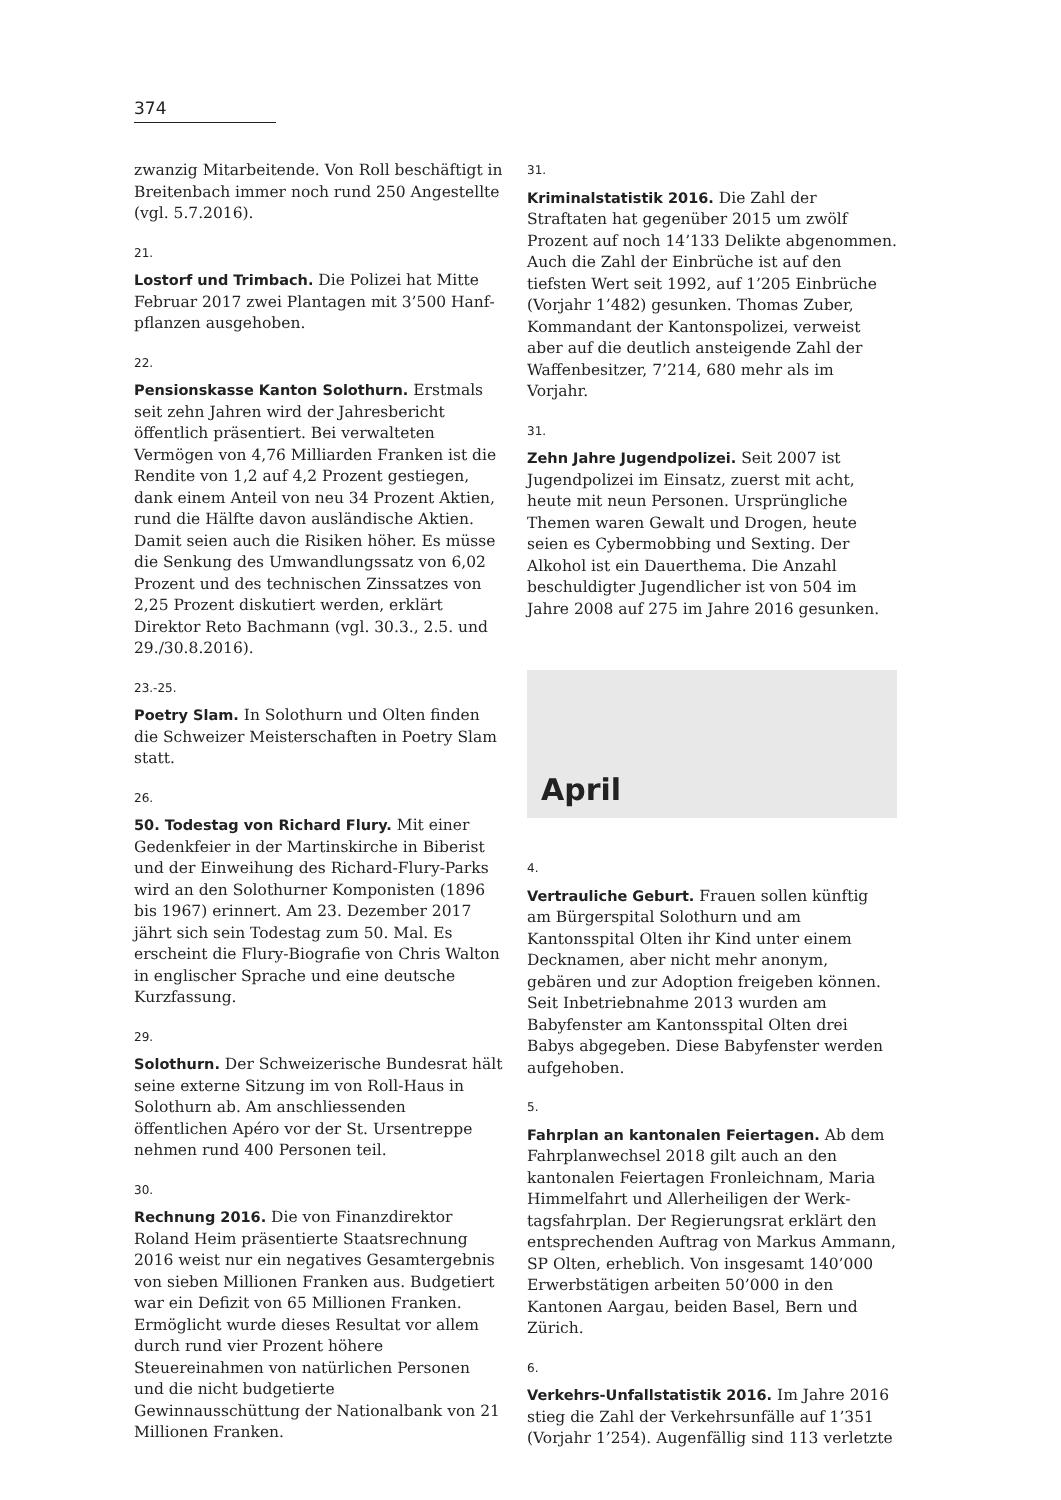374
zwanzig Mitarbeitende. Von Roll beschäftigt in Breitenbach immer noch rund 250 Angestellte (vgl. 5.7.2016).
21.
Lostorf und Trimbach. Die Polizei hat Mitte Februar 2017 zwei Plantagen mit 3’500 Hanf­pflanzen ausgehoben.
22.
Pensionskasse Kanton Solothurn. Erstmals seit zehn Jahren wird der Jahresbericht öffentlich präsentiert. Bei verwalteten Vermögen von 4,76 Milliarden Franken ist die Rendite von 1,2 auf 4,2 Prozent gestiegen, dank einem Anteil von neu 34 Prozent Aktien, rund die Hälfte davon ausländische Aktien. Damit seien auch die Risiken höher. Es müsse die Senkung des Umwandlungssatz von 6,02 Prozent und des technischen Zinssatzes von 2,25 Prozent disku­tiert werden, erklärt Direktor Reto Bachmann (vgl. 30.3., 2.5. und 29./30.8.2016).
23.-25.
Poetry Slam. In Solothurn und Olten finden die Schweizer Meisterschaften in Poetry Slam statt.
26.
50. Todestag von Richard Flury. Mit einer Gedenkfeier in der Martinskirche in Biberist und der Einweihung des Richard-Flury-Parks wird an den Solothurner Komponisten (1896 bis 1967) erinnert. Am 23. Dezember 2017 jährt sich sein Todestag zum 50. Mal. Es erscheint die Flury-Biografie von Chris Walton in englischer Sprache und eine deutsche Kurzfassung.
29.
Solothurn. Der Schweizerische Bundesrat hält seine externe Sitzung im von Roll-Haus in Solothurn ab. Am anschliessenden öffentlichen Apéro vor der St. Ursentreppe nehmen rund 400 Personen teil.
30.
Rechnung 2016. Die von Finanzdirektor Roland Heim präsentierte Staatsrechnung 2016 weist nur ein negatives Gesamtergebnis von sieben Millionen Franken aus. Budgetiert war ein Defizit von 65 Millionen Franken. Ermöglicht wurde dieses Resultat vor allem durch rund vier Prozent höhere Steuereinahmen von natürlichen Personen und die nicht budgetierte Gewinnausschüttung der Nationalbank von 21 Millionen Franken.
31.
Kriminalstatistik 2016. Die Zahl der Straftaten hat gegenüber 2015 um zwölf Prozent auf noch 14’133 Delikte abgenommen. Auch die Zahl der Einbrüche ist auf den tiefsten Wert seit 1992, auf 1’205 Einbrüche (Vorjahr 1’482) gesunken. Thomas Zuber, Kommandant der Kantonspoli­zei, verweist aber auf die deutlich ansteigende Zahl der Waffenbesitzer, 7’214, 680 mehr als im Vorjahr.
31.
Zehn Jahre Jugendpolizei. Seit 2007 ist Jugend­polizei im Einsatz, zuerst mit acht, heute mit neun Personen. Ursprüngliche Themen waren Gewalt und Drogen, heute seien es Cybermob­bing und Sexting. Der Alkohol ist ein Dauerthe­ma. Die Anzahl beschuldigter Jugendlicher ist von 504 im Jahre 2008 auf 275 im Jahre 2016 gesunken.
April
4.
Vertrauliche Geburt. Frauen sollen künftig am Bürgerspital Solothurn und am Kantonsspital Olten ihr Kind unter einem Decknamen, aber nicht mehr anonym, gebären und zur Adoption freigeben können. Seit Inbetriebnahme 2013 wurden am Babyfenster am Kantonsspital Olten drei Babys abgegeben. Diese Babyfenster werden aufgehoben.
5.
Fahrplan an kantonalen Feiertagen. Ab dem Fahrplanwechsel 2018 gilt auch an den kantonalen Feiertagen Fronleichnam, Maria Himmelfahrt und Allerheiligen der Werk­tagsfahrplan. Der Regierungsrat erklärt den entsprechenden Auftrag von Markus Ammann, SP Olten, erheblich. Von insgesamt 140’000 Er­werbstätigen arbeiten 50’000 in den Kantonen Aargau, beiden Basel, Bern und Zürich.
6.
Verkehrs-Unfallstatistik 2016. Im Jahre 2016 stieg die Zahl der Verkehrsunfälle auf 1’351 (Vorjahr 1’254). Augenfällig sind 113 verletzte